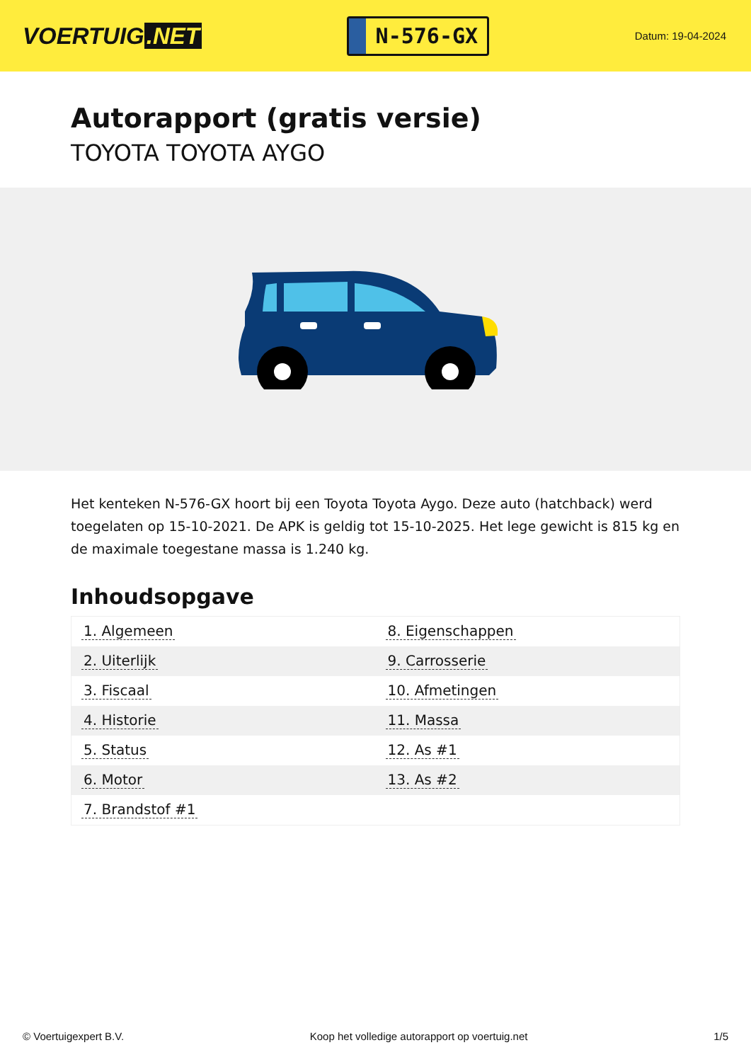VOERTUIG.NET
N-576-GX
Datum: 19-04-2024
Autorapport (gratis versie)
TOYOTA TOYOTA AYGO
Het kenteken N-576-GX hoort bij een Toyota Toyota Aygo. Deze auto (hatchback) werd toegelaten op 15-10-2021. De APK is geldig tot 15-10-2025. Het lege gewicht is 815 kg en de maximale toegestane massa is 1.240 kg.
Inhoudsopgave
| 1. Algemeen | 8. Eigenschappen |
| 2. Uiterlijk | 9. Carrosserie |
| 3. Fiscaal | 10. Afmetingen |
| 4. Historie | 11. Massa |
| 5. Status | 12. As #1 |
| 6. Motor | 13. As #2 |
| 7. Brandstof #1 | |
© Voertuigexpert B.V. Koop het volledige autorapport op voertuig.net
1/5